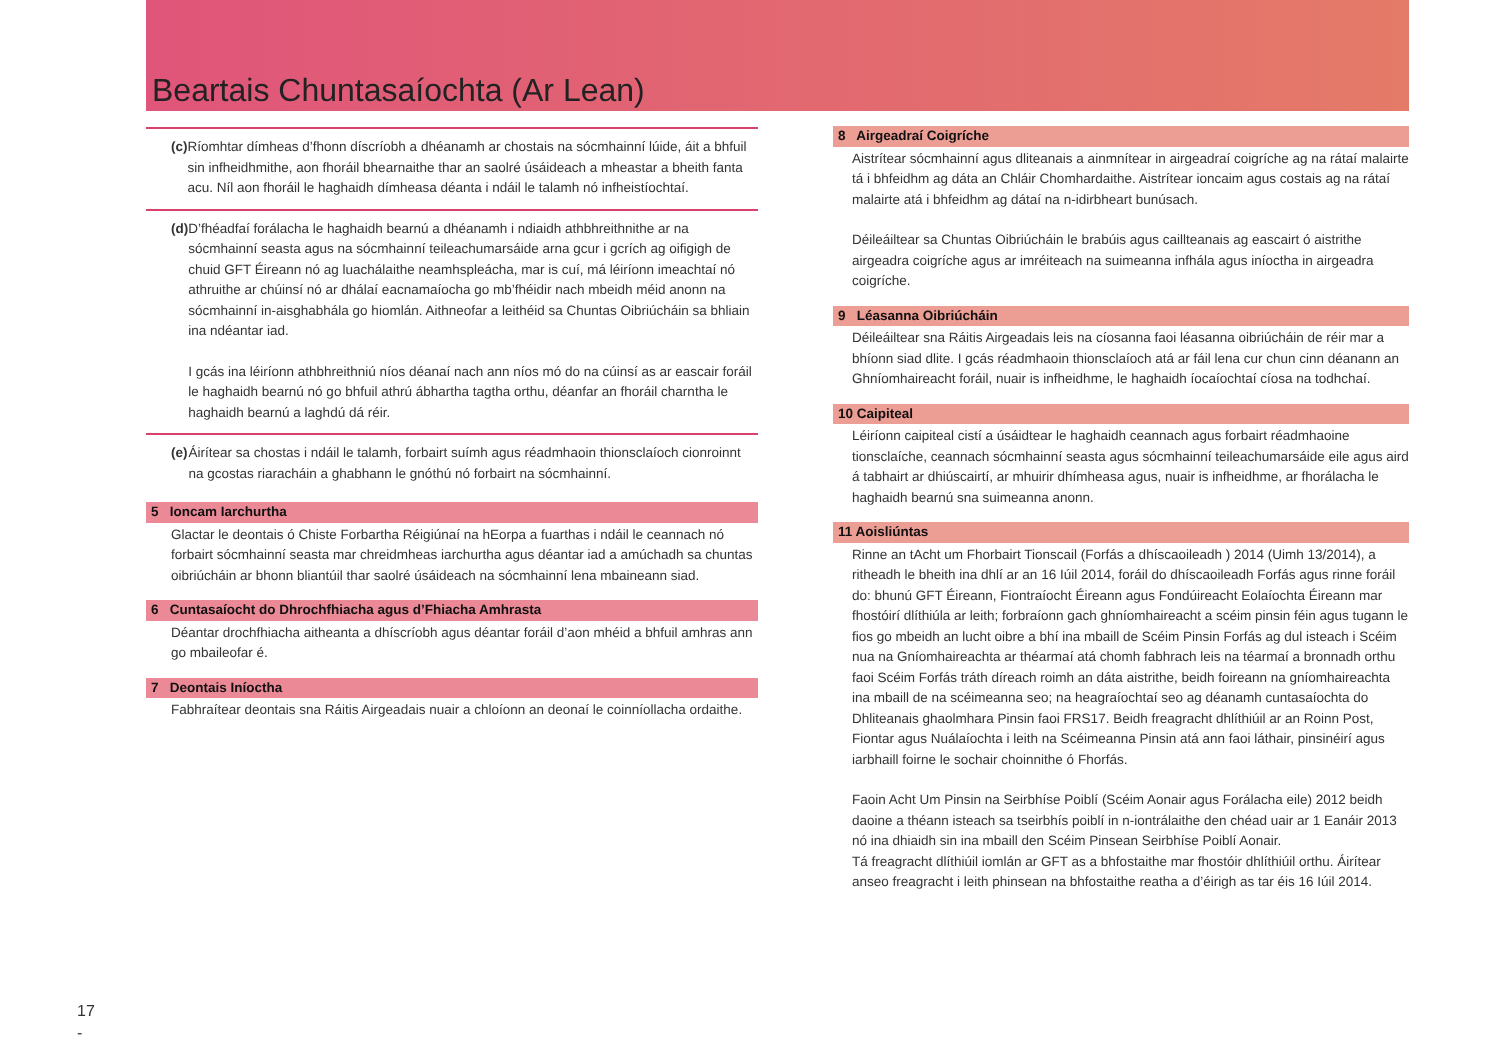Beartais Chuntasaíochta (Ar Lean)
(c) Ríomhtar dímheas d’fhonn díscríobh a dhéanamh ar chostais na sócmhainní lúide, áit a bhfuil sin infheidhmithe, aon fhoráil bhearnaithe thar an saolré úsáideach a mheastar a bheith fanta acu. Níl aon fhoráil le haghaidh dímheasa déanta i ndáil le talamh nó infheistíochtaí.
(d) D’fhéadfaí forálacha le haghaidh bearnú a dhéanamh i ndiaidh athbhreithnithe ar na sócmhainní seasta agus na sócmhainní teileachumarsáide arna gcur i gcrích ag oifigigh de chuid GFT Éireann nó ag luachálaithe neamhspleácha, mar is cuí, má léiríonn imeachtaí nó athruithe ar chúinsí nó ar dhálaí eacnamaíocha go mb’fhéidir nach mbeidh méid anonn na sócmhainní in-aisghabhála go hiomlán. Aithneofar a leithéid sa Chuntas Oibriúcháin sa bhliain ina ndéantar iad.
I gcás ina léiríonn athbhreithniú níos déanaí nach ann níos mó do na cúinsí as ar eascair foráil le haghaidh bearnú nó go bhfuil athrú ábhartha tagtha orthu, déanfar an fhoráil charntha le haghaidh bearnú a laghdú dá réir.
(e) Áirítear sa chostas i ndáil le talamh, forbairt suímh agus réadmhaoin thionsclaíoch cionroinnt na gcostas riaracháin a ghabhann le gnóthú nó forbairt na sócmhainní.
5 Ioncam Iarchurtha
Glactar le deontais ó Chiste Forbartha Réigiúnaí na hEorpa a fuarthas i ndáil le ceannach nó forbairt sócmhainní seasta mar chreidmheas iarchurtha agus déantar iad a amúchadh sa chuntas oibriúcháin ar bhonn bliantúil thar saolré úsáideach na sócmhainní lena mbaineann siad.
6 Cuntasaíocht do Dhrochfhiacha agus d’Fhiacha Amhrasta
Déantar drochfhiacha aitheanta a dhíscríobh agus déantar foráil d’aon mhéid a bhfuil amhras ann go mbaileofar é.
7 Deontais Iníoctha
Fabhraítear deontais sna Ráitis Airgeadais nuair a chloíonn an deonaí le coinníollacha ordaithe.
8 Airgeadraí Coigríche
Aistrítear sócmhainní agus dliteanais a ainmnítear in airgeadraí coigríche ag na rátaí malairte tá i bhfeidhm ag dáta an Chláir Chomhardaithe. Aistrítear ioncaim agus costais ag na rátaí malairte atá i bhfeidhm ag dátaí na n-idirbheart bunúsach.
Déileáiltear sa Chuntas Oibriúcháin le brabúis agus caillteanais ag eascairt ó aistrithe airgeadra coigríche agus ar imréiteach na suimeanna infhála agus iníoctha in airgeadra coigríche.
9 Léasanna Oibriúcháin
Déileáiltear sna Ráitis Airgeadais leis na cíosanna faoi léasanna oibriúcháin de réir mar a bhíonn siad dlite. I gcás réadmhaoin thionsclaíoch atá ar fáil lena cur chun cinn déanann an Ghníomhaireacht foráil, nuair is infheidhme, le haghaidh íocaíochtaí cíosa na todhchaí.
10 Caipiteal
Léiríonn caipiteal cistí a úsáidtear le haghaidh ceannach agus forbairt réadmhaoine tionsclaíche, ceannach sócmhainní seasta agus sócmhainní teileachumarsáide eile agus aird á tabhairt ar dhiúscairtí, ar mhuirir dhímheasa agus, nuair is infheidhme, ar fhorálacha le haghaidh bearnú sna suimeanna anonn.
11 Aoisliúntas
Rinne an tAcht um Fhorbairt Tionscail (Forfás a dhíscaoileadh ) 2014 (Uimh 13/2014), a ritheadh le bheith ina dhlí ar an 16 Iúil 2014, foráil do dhíscaoileadh Forfás agus rinne foráil do: bhunú GFT Éireann, Fiontraíocht Éireann agus Fondúireacht Eolaíochta Éireann mar fhostóirí dlíthiúla ar leith; forbraíonn gach ghníomhaireacht a scéim pinsin féin agus tugann le fios go mbeidh an lucht oibre a bhí ina mbaill de Scéim Pinsin Forfás ag dul isteach i Scéim nua na Gníomhaireachta ar théarmaí atá chomh fabhrach leis na téarmaí a bronnadh orthu faoi Scéim Forfás tráth díreach roimh an dáta aistrithe, beidh foireann na gníomhaireachta ina mbaill de na scéimeanna seo; na heagraíochtaí seo ag déanamh cuntasaíochta do Dhliteanais ghaolmhara Pinsin faoi FRS17. Beidh freagracht dhlíthiúil ar an Roinn Post, Fiontar agus Nuálaíochta i leith na Scéimeanna Pinsin atá ann faoi láthair, pinsinéirí agus iarbhaill foirne le sochair choinnithe ó Fhorfás.
Faoin Acht Um Pinsin na Seirbhíse Poiblí (Scéim Aonair agus Forálacha eile) 2012 beidh daoine a théann isteach sa tseirbhís poiblí in n-iontrálaithe den chéad uair ar 1 Eanáir 2013 nó ina dhiaidh sin ina mbaill den Scéim Pinsean Seirbhíse Poiblí Aonair.
Tá freagracht dlíthiúil iomlán ar GFT as a bhfostaithe mar fhostóir dhlíthiúil orthu. Áirítear anseo freagracht i leith phinsean na bhfostaithe reatha a d’éirigh as tar éis 16 Iúil 2014.
17
-